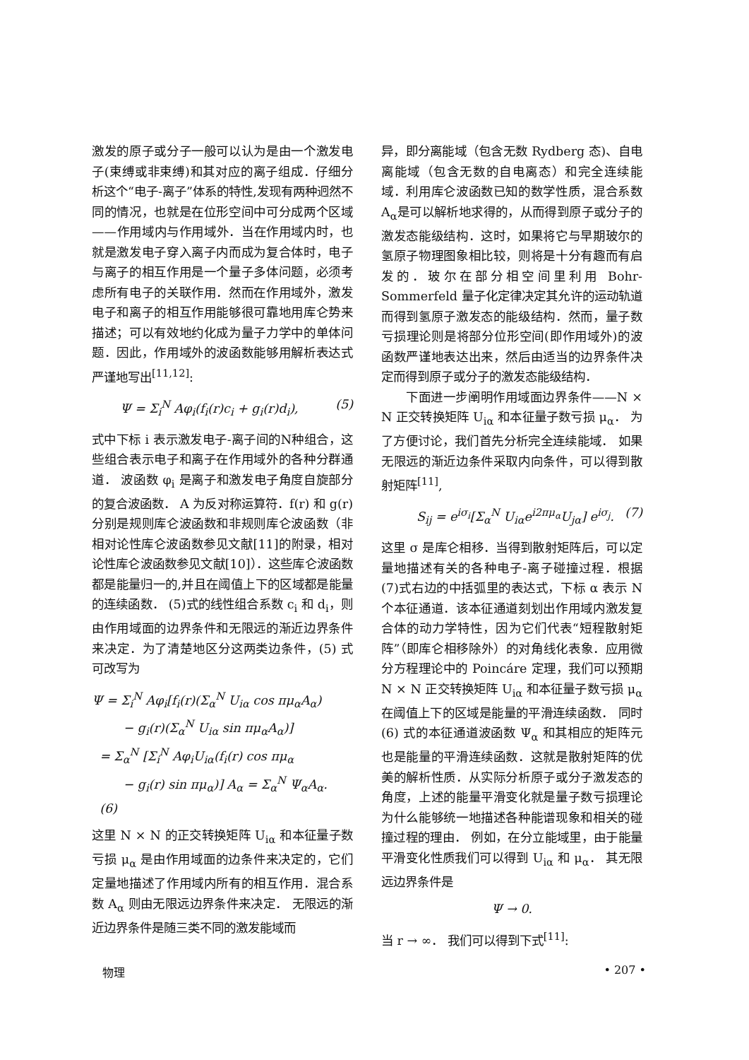激发的原子或分子一般可以认为是由一个激发电子(束缚或非束缚)和其对应的离子组成．仔细分析这个“电子-离子”体系的特性,发现有两种迥然不同的情况，也就是在位形空间中可分成两个区域——作用域内与作用域外．当在作用域内时，也就是激发电子穿入离子内而成为复合体时，电子与离子的相互作用是一个量子多体问题，必须考虑所有电子的关联作用．然而在作用域外，激发电子和离子的相互作用能够很可靠地用库仑势来描述；可以有效地约化成为量子力学中的单体问题．因此，作用域外的波函数能够用解析表达式严谨地写出<sup>[11,12]</sup>:
Ψ = Σ<sub>i</sub><sup>N</sup> Aφ<sub>i</sub>(f<sub>i</sub>(r)c<sub>i</sub> + g<sub>i</sub>(r)d<sub>i</sub>), (5)
式中下标 i 表示激发电子-离子间的N种组合，这些组合表示电子和离子在作用域外的各种分群通道． 波函数 φ<sub>i</sub> 是离子和激发电子角度自旋部分的复合波函数． A 为反对称运算符．f(r) 和 g(r) 分别是规则库仑波函数和非规则库仑波函数（非相对论性库仑波函数参见文献[11]的附录，相对论性库仑波函数参见文献[10]）．这些库仑波函数都是能量归一的,并且在阈值上下的区域都是能量的连续函数． (5)式的线性组合系数 c<sub>i</sub> 和 d<sub>i</sub>，则由作用域面的边界条件和无限远的渐近边界条件来决定．为了清楚地区分这两类边条件，(5) 式可改写为
Ψ = Σ<sub>i</sub><sup>N</sup> Aφ<sub>i</sub>[f<sub>i</sub>(r)(Σ<sub>α</sub><sup>N</sup> U<sub>iα</sub> cos πμ<sub>α</sub>A<sub>α</sub>)
− g<sub>i</sub>(r)(Σ<sub>α</sub><sup>N</sup> U<sub>iα</sub> sin πμ<sub>α</sub>A<sub>α</sub>)]
= Σ<sub>α</sub><sup>N</sup> [Σ<sub>i</sub><sup>N</sup> Aφ<sub>i</sub>U<sub>iα</sub>(f<sub>i</sub>(r) cos πμ<sub>α</sub>
− g<sub>i</sub>(r) sin πμ<sub>α</sub>)] A<sub>α</sub> = Σ<sub>α</sub><sup>N</sup> Ψ<sub>α</sub>A<sub>α</sub>. (6)
这里 N × N 的正交转换矩阵 U<sub>iα</sub> 和本征量子数亏损 μ<sub>α</sub> 是由作用域面的边条件来决定的，它们定量地描述了作用域内所有的相互作用．混合系数 A<sub>α</sub> 则由无限远边界条件来决定． 无限远的渐近边界条件是随三类不同的激发能域而
异，即分离能域（包含无数 Rydberg 态)、自电离能域（包含无数的自电离态）和完全连续能域．利用库仑波函数已知的数学性质，混合系数 A<sub>α</sub>是可以解析地求得的，从而得到原子或分子的激发态能级结构．这时，如果将它与早期玻尔的氢原子物理图象相比较，则将是十分有趣而有启发的．玻尔在部分相空间里利用 Bohr-Sommerfeld 量子化定律决定其允许的运动轨道而得到氢原子激发态的能级结构．然而，量子数亏损理论则是将部分位形空间(即作用域外)的波函数严谨地表达出来，然后由适当的边界条件决定而得到原子或分子的激发态能级结构．
下面进一步阐明作用域面边界条件——N × N 正交转换矩阵 U<sub>iα</sub> 和本征量子数亏损 μ<sub>α</sub>． 为了方便讨论，我们首先分析完全连续能域． 如果无限远的渐近边条件采取内向条件，可以得到散射矩阵<sup>[11]</sup>,
S<sub>ij</sub> = e<sup>iσ<sub>i</sub></sup>[Σ<sub>α</sub><sup>N</sup> U<sub>iα</sub>e<sup>i2πμ<sub>α</sub></sup>U<sub>jα</sub>] e<sup>iσ<sub>j</sub></sup>. (7)
这里 σ 是库仑相移．当得到散射矩阵后，可以定量地描述有关的各种电子-离子碰撞过程．根据(7)式右边的中括弧里的表达式，下标 α 表示 N个本征通道．该本征通道刻划出作用域内激发复合体的动力学特性，因为它们代表“短程散射矩阵”（即库仑相移除外）的对角线化表象．应用微分方程理论中的 Poincáre 定理，我们可以预期 N × N 正交转换矩阵 U<sub>iα</sub> 和本征量子数亏损 μ<sub>α</sub> 在阈值上下的区域是能量的平滑连续函数． 同时 (6) 式的本征通道波函数 Ψ<sub>α</sub> 和其相应的矩阵元也是能量的平滑连续函数．这就是散射矩阵的优美的解析性质．从实际分析原子或分子激发态的角度，上述的能量平滑变化就是量子数亏损理论为什么能够统一地描述各种能谱现象和相关的碰撞过程的理由． 例如，在分立能域里，由于能量平滑变化性质我们可以得到 U<sub>iα</sub> 和 μ<sub>α</sub>． 其无限远边界条件是
Ψ → 0.
当 r → ∞． 我们可以得到下式<sup>[11]</sup>:
物理 • 207 •